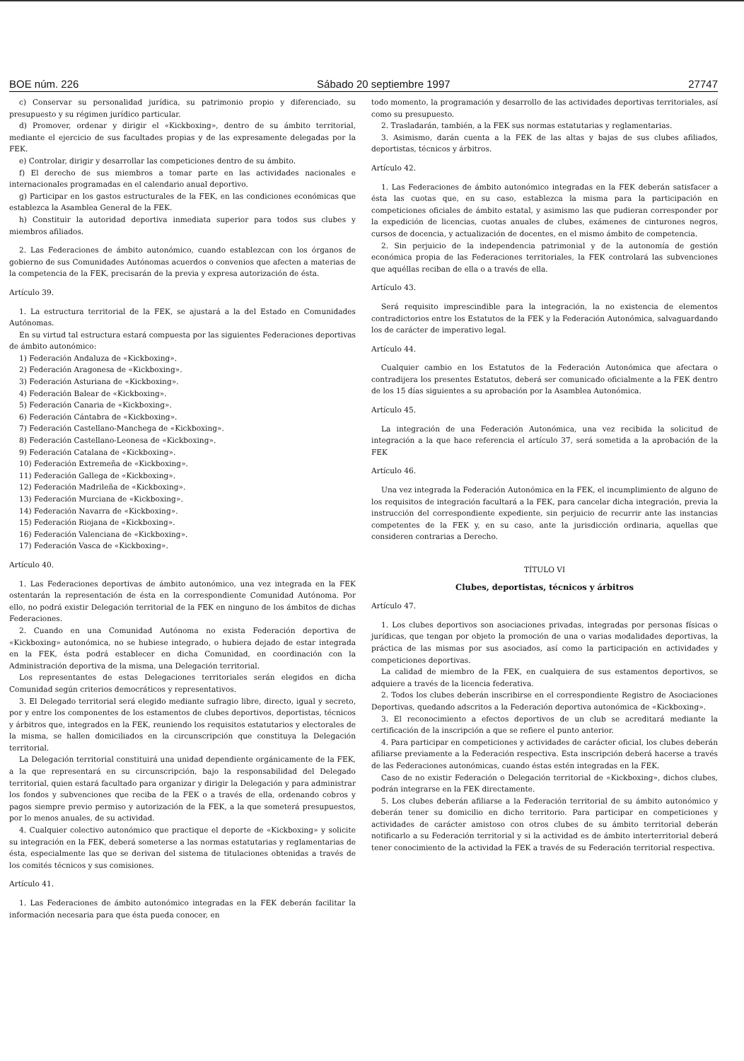BOE núm. 226 Sábado 20 septiembre 1997 27747
c) Conservar su personalidad jurídica, su patrimonio propio y diferenciado, su presupuesto y su régimen jurídico particular.
d) Promover, ordenar y dirigir el «Kickboxing», dentro de su ámbito territorial, mediante el ejercicio de sus facultades propias y de las expresamente delegadas por la FEK.
e) Controlar, dirigir y desarrollar las competiciones dentro de su ámbito.
f) El derecho de sus miembros a tomar parte en las actividades nacionales e internacionales programadas en el calendario anual deportivo.
g) Participar en los gastos estructurales de la FEK, en las condiciones económicas que establezca la Asamblea General de la FEK.
h) Constituir la autoridad deportiva inmediata superior para todos sus clubes y miembros afiliados.
2. Las Federaciones de ámbito autonómico, cuando establezcan con los órganos de gobierno de sus Comunidades Autónomas acuerdos o convenios que afecten a materias de la competencia de la FEK, precisarán de la previa y expresa autorización de ésta.
Artículo 39.
1. La estructura territorial de la FEK, se ajustará a la del Estado en Comunidades Autónomas.
En su virtud tal estructura estará compuesta por las siguientes Federaciones deportivas de ámbito autonómico:
1) Federación Andaluza de «Kickboxing».
2) Federación Aragonesa de «Kickboxing».
3) Federación Asturiana de «Kickboxing».
4) Federación Balear de «Kickboxing».
5) Federación Canaria de «Kickboxing».
6) Federación Cántabra de «Kickboxing».
7) Federación Castellano-Manchega de «Kickboxing».
8) Federación Castellano-Leonesa de «Kickboxing».
9) Federación Catalana de «Kickboxing».
10) Federación Extremeña de «Kickboxing».
11) Federación Gallega de «Kickboxing».
12) Federación Madrileña de «Kickboxing».
13) Federación Murciana de «Kickboxing».
14) Federación Navarra de «Kickboxing».
15) Federación Riojana de «Kickboxing».
16) Federación Valenciana de «Kickboxing».
17) Federación Vasca de «Kickboxing».
Artículo 40.
1. Las Federaciones deportivas de ámbito autonómico, una vez integrada en la FEK ostentarán la representación de ésta en la correspondiente Comunidad Autónoma. Por ello, no podrá existir Delegación territorial de la FEK en ninguno de los ámbitos de dichas Federaciones.
2. Cuando en una Comunidad Autónoma no exista Federación deportiva de «Kickboxing» autonómica, no se hubiese integrado, o hubiera dejado de estar integrada en la FEK, ésta podrá establecer en dicha Comunidad, en coordinación con la Administración deportiva de la misma, una Delegación territorial.
Los representantes de estas Delegaciones territoriales serán elegidos en dicha Comunidad según criterios democráticos y representativos.
3. El Delegado territorial será elegido mediante sufragio libre, directo, igual y secreto, por y entre los componentes de los estamentos de clubes deportivos, deportistas, técnicos y árbitros que, integrados en la FEK, reuniendo los requisitos estatutarios y electorales de la misma, se hallen domiciliados en la circunscripción que constituya la Delegación territorial.
La Delegación territorial constituirá una unidad dependiente orgánicamente de la FEK, a la que representará en su circunscripción, bajo la responsabilidad del Delegado territorial, quien estará facultado para organizar y dirigir la Delegación y para administrar los fondos y subvenciones que reciba de la FEK o a través de ella, ordenando cobros y pagos siempre previo permiso y autorización de la FEK, a la que someterá presupuestos, por lo menos anuales, de su actividad.
4. Cualquier colectivo autonómico que practique el deporte de «Kickboxing» y solicite su integración en la FEK, deberá someterse a las normas estatutarias y reglamentarias de ésta, especialmente las que se derivan del sistema de titulaciones obtenidas a través de los comités técnicos y sus comisiones.
Artículo 41.
1. Las Federaciones de ámbito autonómico integradas en la FEK deberán facilitar la información necesaria para que ésta pueda conocer, en
todo momento, la programación y desarrollo de las actividades deportivas territoriales, así como su presupuesto.
2. Trasladarán, también, a la FEK sus normas estatutarias y reglamentarias.
3. Asimismo, darán cuenta a la FEK de las altas y bajas de sus clubes afiliados, deportistas, técnicos y árbitros.
Artículo 42.
1. Las Federaciones de ámbito autonómico integradas en la FEK deberán satisfacer a ésta las cuotas que, en su caso, establezca la misma para la participación en competiciones oficiales de ámbito estatal, y asimismo las que pudieran corresponder por la expedición de licencias, cuotas anuales de clubes, exámenes de cinturones negros, cursos de docencia, y actualización de docentes, en el mismo ámbito de competencia.
2. Sin perjuicio de la independencia patrimonial y de la autonomía de gestión económica propia de las Federaciones territoriales, la FEK controlará las subvenciones que aquéllas reciban de ella o a través de ella.
Artículo 43.
Será requisito imprescindible para la integración, la no existencia de elementos contradictorios entre los Estatutos de la FEK y la Federación Autonómica, salvaguardando los de carácter de imperativo legal.
Artículo 44.
Cualquier cambio en los Estatutos de la Federación Autonómica que afectara o contradijera los presentes Estatutos, deberá ser comunicado oficialmente a la FEK dentro de los 15 días siguientes a su aprobación por la Asamblea Autonómica.
Artículo 45.
La integración de una Federación Autonómica, una vez recibida la solicitud de integración a la que hace referencia el artículo 37, será sometida a la aprobación de la FEK
Artículo 46.
Una vez integrada la Federación Autonómica en la FEK, el incumplimiento de alguno de los requisitos de integración facultará a la FEK, para cancelar dicha integración, previa la instrucción del correspondiente expediente, sin perjuicio de recurrir ante las instancias competentes de la FEK y, en su caso, ante la jurisdicción ordinaria, aquellas que consideren contrarias a Derecho.
TÍTULO VI
Clubes, deportistas, técnicos y árbitros
Artículo 47.
1. Los clubes deportivos son asociaciones privadas, integradas por personas físicas o jurídicas, que tengan por objeto la promoción de una o varias modalidades deportivas, la práctica de las mismas por sus asociados, así como la participación en actividades y competiciones deportivas.
La calidad de miembro de la FEK, en cualquiera de sus estamentos deportivos, se adquiere a través de la licencia federativa.
2. Todos los clubes deberán inscribirse en el correspondiente Registro de Asociaciones Deportivas, quedando adscritos a la Federación deportiva autonómica de «Kickboxing».
3. El reconocimiento a efectos deportivos de un club se acreditará mediante la certificación de la inscripción a que se refiere el punto anterior.
4. Para participar en competiciones y actividades de carácter oficial, los clubes deberán afiliarse previamente a la Federación respectiva. Esta inscripción deberá hacerse a través de las Federaciones autonómicas, cuando éstas estén integradas en la FEK.
Caso de no existir Federación o Delegación territorial de «Kickboxing», dichos clubes, podrán integrarse en la FEK directamente.
5. Los clubes deberán afiliarse a la Federación territorial de su ámbito autonómico y deberán tener su domicilio en dicho territorio. Para participar en competiciones y actividades de carácter amistoso con otros clubes de su ámbito territorial deberán notificarlo a su Federación territorial y si la actividad es de ámbito interterritorial deberá tener conocimiento de la actividad la FEK a través de su Federación territorial respectiva.